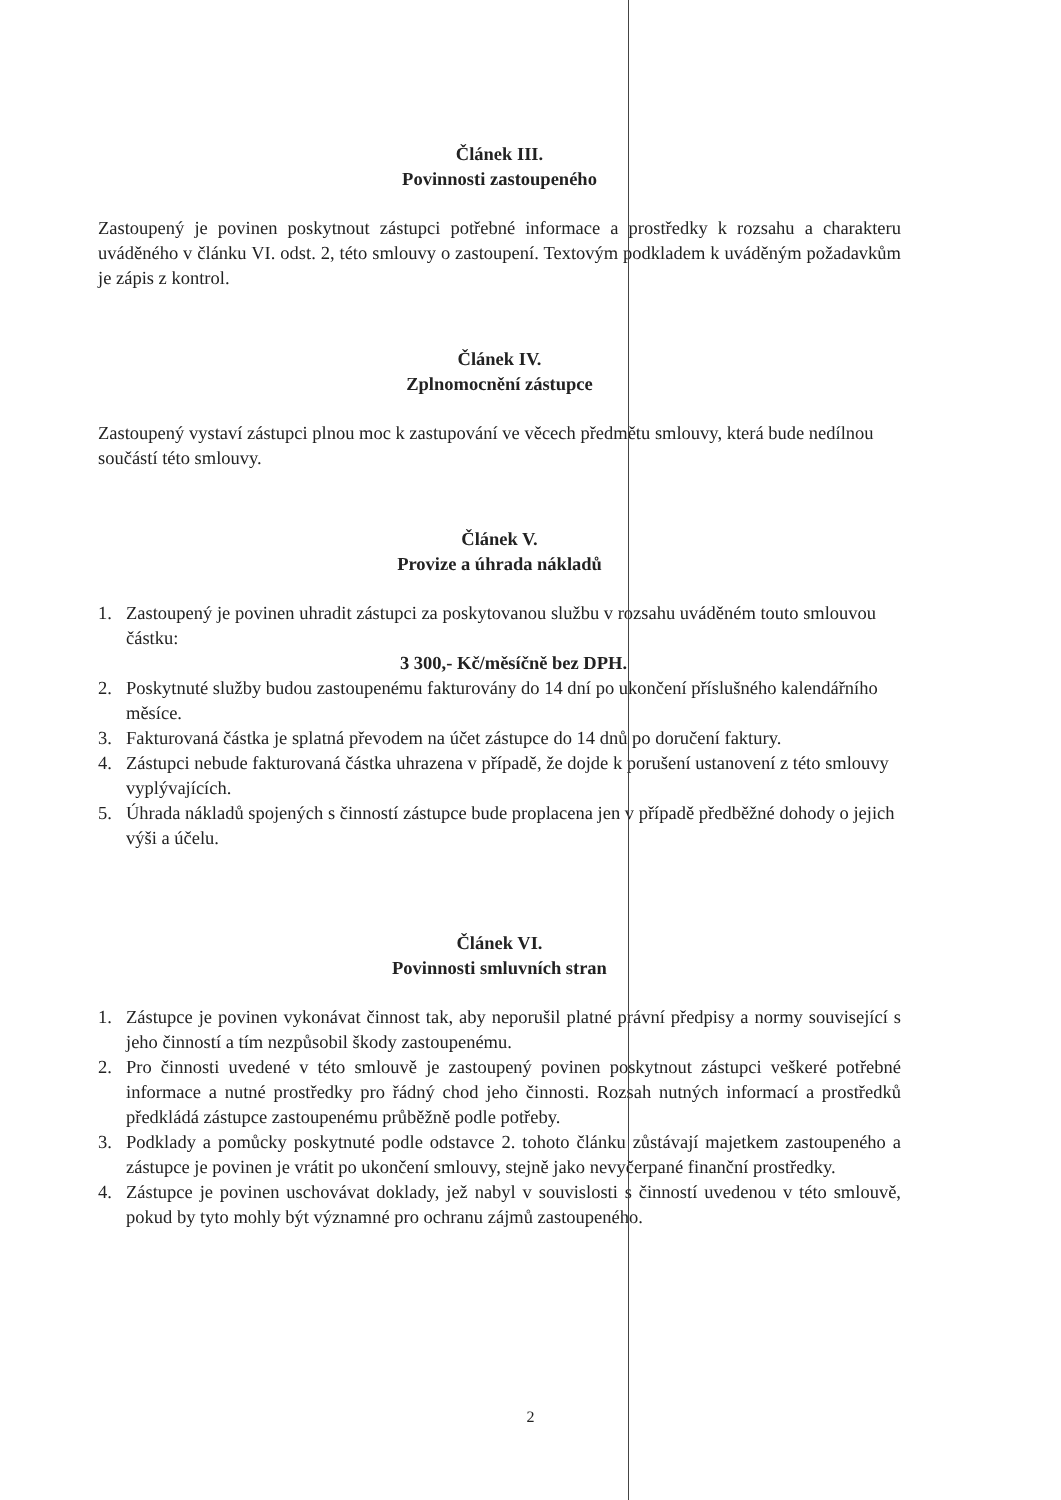Článek III.
Povinnosti zastoupeného
Zastoupený je povinen poskytnout zástupci potřebné informace a prostředky k rozsahu a charakteru uváděného v článku VI. odst. 2, této smlouvy o zastoupení. Textovým podkladem k uváděným požadavkům je zápis z kontrol.
Článek IV.
Zplnomocnění zástupce
Zastoupený vystaví zástupci plnou moc k zastupování ve věcech předmětu smlouvy, která bude nedílnou součástí této smlouvy.
Článek V.
Provize a úhrada nákladů
1. Zastoupený je povinen uhradit zástupci za poskytovanou službu v rozsahu uváděném touto smlouvou částku:
3 300,- Kč/měsíčně bez DPH.
2. Poskytnuté služby budou zastoupenému fakturovány do 14 dní po ukončení příslušného kalendářního měsíce.
3. Fakturovaná částka je splatná převodem na účet zástupce do 14 dnů po doručení faktury.
4. Zástupci nebude fakturovaná částka uhrazena v případě, že dojde k porušení ustanovení z této smlouvy vyplývajících.
5. Úhrada nákladů spojených s činností zástupce bude proplacena jen v případě předběžné dohody o jejich výši a účelu.
Článek VI.
Povinnosti smluvních stran
1. Zástupce je povinen vykonávat činnost tak, aby neporušil platné právní předpisy a normy související s jeho činností a tím nezpůsobil škody zastoupenému.
2. Pro činnosti uvedené v této smlouvě je zastoupený povinen poskytnout zástupci veškeré potřebné informace a nutné prostředky pro řádný chod jeho činnosti. Rozsah nutných informací a prostředků předkládá zástupce zastoupenému průběžně podle potřeby.
3. Podklady a pomůcky poskytnuté podle odstavce 2. tohoto článku zůstávají majetkem zastoupeného a zástupce je povinen je vrátit po ukončení smlouvy, stejně jako nevyčerpané finanční prostředky.
4. Zástupce je povinen uschovávat doklady, jež nabyl v souvislosti s činností uvedenou v této smlouvě, pokud by tyto mohly být významné pro ochranu zájmů zastoupeného.
2